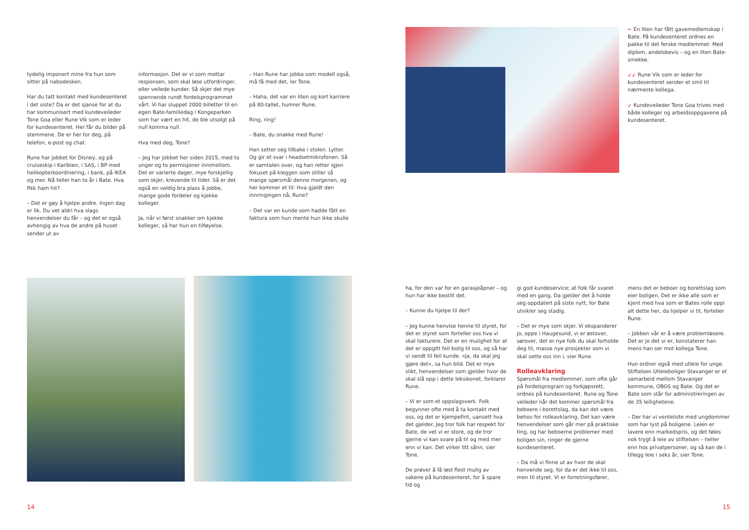tydelig imponert mine fra hun som sitter på nabodesken.
Har du tatt kontakt med kundesenteret i det siste? Da er det sjanse for at du har kommunisert med kundeveileder Tone Goa eller Rune Vik som er leder for kundesenteret. Her får du bilder på stemmene. De er her for deg, på telefon, e-post og chat.
Rune har jobbet for Disney, og på cruiseskip i Karibien, i SAS, i BP med helikopterkoordinering, i bank, på IKEA og mer. Nå teller han to år i Bate. Hva fikk ham hit?
– Det er gøy å hjelpe andre. Ingen dag er lik. Du vet aldri hva slags henvendelser du får – og det er også avhengig av hva de andre på huset sender ut av
informasjon. Det er vi som mottar responsen, som skal løse utfordringer, eller veilede kunder. Så skjer det mye spennende rundt fordelsprogrammet vårt. Vi har sluppet 2000 billetter til en egen Bate-familiedag i Kongeparken som har vært en hit, de ble utsolgt på null komma null.
Hva med deg, Tone?
– Jeg har jobbet her siden 2015, med to unger og to permisjoner innimellom. Det er varierte dager, mye forskjellig som skjer, krevende til tider. Så er det også en veldig bra plass å jobbe, mange gode fordeler og kjekke kolleger.
Ja, når vi først snakker om kjekke kolleger, så har hun en tilføyelse.
– Han Rune har jobba som modell også, må få med det, ler Tone.
– Haha, det var en liten og kort karriere på 80-tallet, humrer Rune.
Ring, ring!
– Bate, du snakke med Rune!
Han setter seg tilbake i stolen. Lytter. Og gir et svar i headsetmikrofonen. Så er samtalen over, og han retter igjen fokuset på kleggen som stiller så mange spørsmål denne morgenen, og her kommer et til: Hva gjaldt den innringingen nå, Rune?
– Det var en kunde som hadde fått en faktura som hun mente hun ikke skulle
← En liten har fått gavemedlemskap i Bate. På kundesenteret ordnes en pakke til det ferske medlemmet: Med diplom, andelsbevis – og en liten Bate-smekke.
↙↙ Rune Vik som er leder for kundesenteret sender et smil til nærmeste kollega.
↙ Kundeveileder Tone Goa trives med både kolleger og arbeidsoppgavene på kundesenteret.
ha, for den var for en garasjeåpner – og hun har ikke bestilt det.
– Kunne du hjelpe til der?
– Jeg kunne henvise henne til styret, for det er styret som forteller oss hva vi skal fakturere. Det er en mulighet for at det er oppgitt feil bolig til oss, og så har vi sendt til feil kunde. «Ja, da skal jeg gjøre det», sa hun blid. Det er mye slikt, henvendelser som gjelder hvor de skal slå opp i dette leksikonet, forklarer Rune.
– Vi er som et oppslagsverk. Folk begynner ofte med å ta kontakt med oss, og det er kjempefint, uansett hva det gjelder. Jeg tror folk har respekt for Bate, de vet vi er store, og de tror gjerne vi kan svare på til og med mer enn vi kan. Det virker litt sånn, sier Tone.
De prøver å få løst flest mulig av sakene på kundesenteret, for å spare tid og
gi god kundeservice; at folk får svaret med en gang. Da gjelder det å holde seg oppdatert på siste nytt, for Bate utvikler seg stadig.
– Det er mye som skjer. Vi ekspanderer jo, oppe i Haugesund, vi er østover, sørover, det er nye folk du skal forholde deg til, masse nye prosjekter som vi skal sette oss inn i, sier Rune.
Rolleavklaring
Spørsmål fra medlemmer, som ofte går på fordelsprogram og forkjøpsrett, ordnes på kundesenteret. Rune og Tone veileder når det kommer spørsmål fra beboere i borettslag, da kan det være behov for rolleavklaring. Det kan være henvendelser som går mer på praktiske ting, og har beboerne problemer med boligen sin, ringer de gjerne kundesenteret.
– Da må vi finne ut av hvor de skal henvende seg, for da er det ikke til oss, men til styret. Vi er forretningsfører,
mens det er beboer og borettslag som eier boligen. Det er ikke alle som er kjent med hva som er Bates rolle oppi alt dette her, da hjelper vi til, forteller Rune.
– Jobben vår er å være problemløsere. Det er jo det vi er, konstaterer han mens han ser mot kollega Tone.
Hun ordner også med utleie for unge. Stiftelsen Utleieboliger Stavanger er et samarbeid mellom Stavanger kommune, OBOS og Bate. Og det er Bate som står for administreringen av de 35 leilighetene.
– Der har vi venteliste med ungdommer som har lyst på boligene. Leien er lavere enn markedspris, og det føles nok trygt å leie av stiftelsen – heller enn hos privatpersoner, og så kan de i tillegg leie i seks år, sier Tone.
14 15